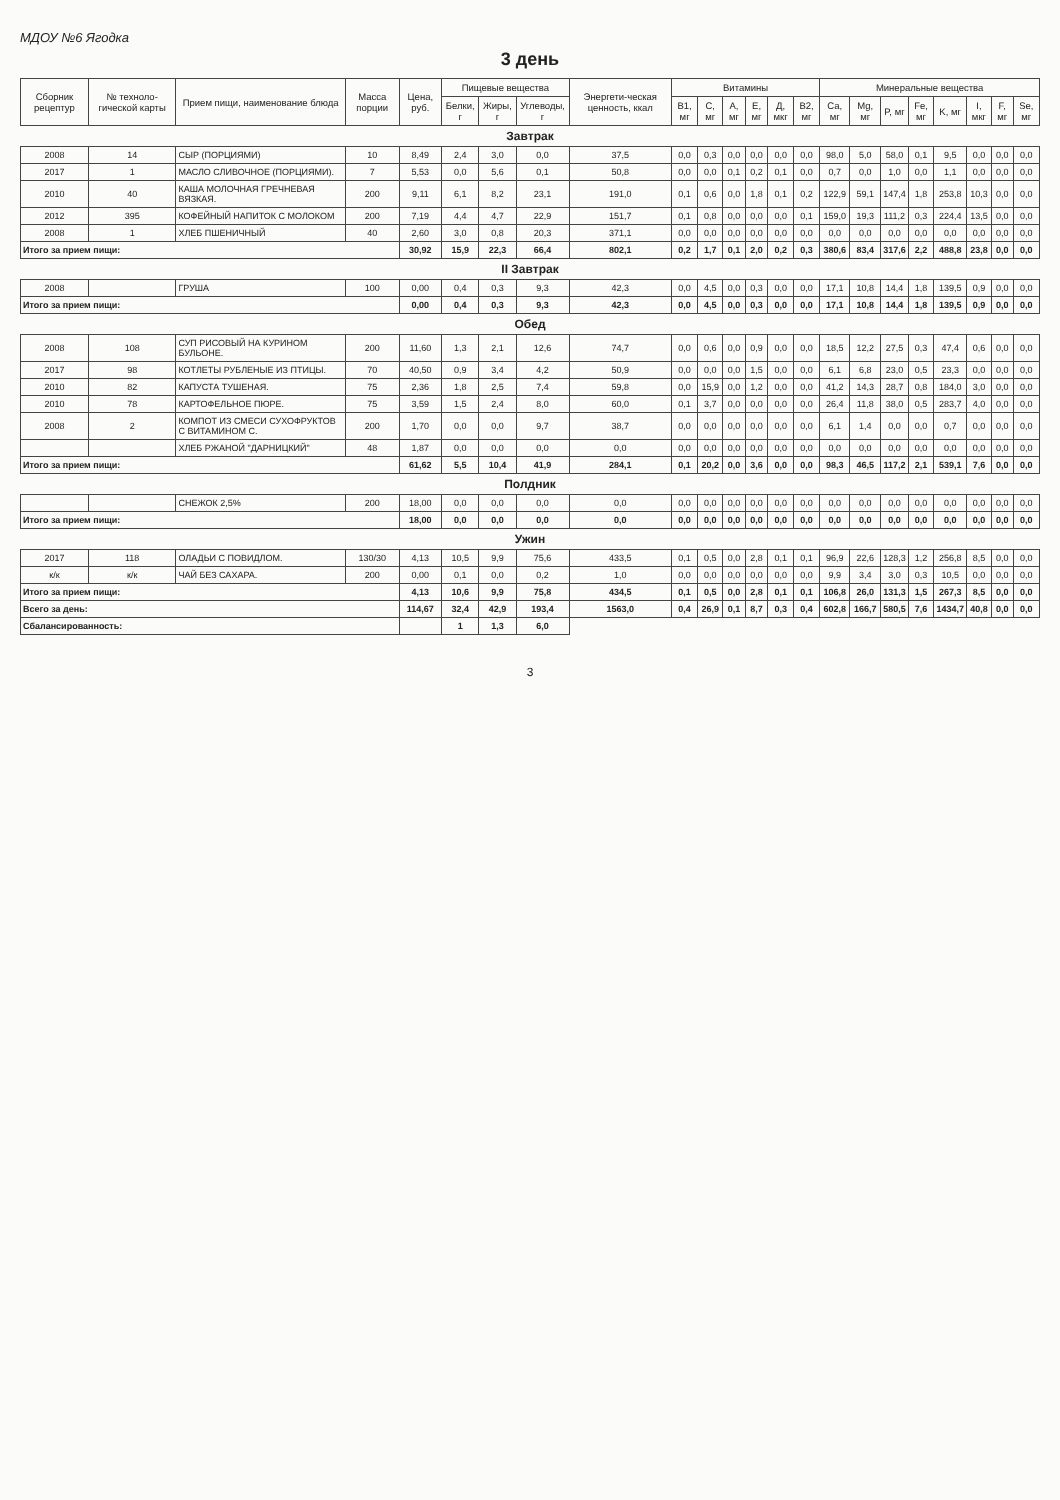МДОУ №6 Ягодка
3 день
| Сборник рецептур | № техноло-гической карты | Прием пищи, наименование блюда | Масса порции | Цена, руб. | Пищевые вещества | | | Энергети-ческая ценность, ккал | Витамины | | | | | | Минеральные вещества | | | | | | | |
| --- | --- | --- | --- | --- | --- | --- | --- | --- | --- | --- | --- | --- | --- | --- | --- | --- | --- | --- | --- | --- | --- | --- |
| | | | | | Белки, г | Жиры, г | Углеводы, г | | B1, мг | C, мг | A, мг | E, мг | Д, мкг | B2, мг | Ca, мг | Mg, мг | P, мг | Fe, мг | K, мг | I, мкг | F, мг | Se, мг |
| Завтрак | | | | | | | | | | | | | | | | | | | | | | |
| 2008 | 14 | СЫР (ПОРЦИЯМИ) | 10 | 8,49 | 2,4 | 3,0 | 0,0 | 37,5 | 0,0 | 0,3 | 0,0 | 0,0 | 0,0 | 0,0 | 98,0 | 5,0 | 58,0 | 0,1 | 9,5 | 0,0 | 0,0 | 0,0 |
| 2017 | 1 | МАСЛО СЛИВОЧНОЕ (ПОРЦИЯМИ). | 7 | 5,53 | 0,0 | 5,6 | 0,1 | 50,8 | 0,0 | 0,0 | 0,1 | 0,2 | 0,1 | 0,0 | 0,7 | 0,0 | 1,0 | 0,0 | 1,1 | 0,0 | 0,0 | 0,0 |
| 2010 | 40 | КАША МОЛОЧНАЯ ГРЕЧНЕВАЯ ВЯЗКАЯ. | 200 | 9,11 | 6,1 | 8,2 | 23,1 | 191,0 | 0,1 | 0,6 | 0,0 | 1,8 | 0,1 | 0,2 | 122,9 | 59,1 | 147,4 | 1,8 | 253,8 | 10,3 | 0,0 | 0,0 |
| 2012 | 395 | КОФЕЙНЫЙ НАПИТОК С МОЛОКОМ | 200 | 7,19 | 4,4 | 4,7 | 22,9 | 151,7 | 0,1 | 0,8 | 0,0 | 0,0 | 0,0 | 0,1 | 159,0 | 19,3 | 111,2 | 0,3 | 224,4 | 13,5 | 0,0 | 0,0 |
| 2008 | 1 | ХЛЕБ ПШЕНИЧНЫЙ | 40 | 2,60 | 3,0 | 0,8 | 20,3 | 371,1 | 0,0 | 0,0 | 0,0 | 0,0 | 0,0 | 0,0 | 0,0 | 0,0 | 0,0 | 0,0 | 0,0 | 0,0 | 0,0 | 0,0 |
| Итого за прием пищи: | | | | 30,92 | 15,9 | 22,3 | 66,4 | 802,1 | 0,2 | 1,7 | 0,1 | 2,0 | 0,2 | 0,3 | 380,6 | 83,4 | 317,6 | 2,2 | 488,8 | 23,8 | 0,0 | 0,0 |
| II Завтрак | | | | | | | | | | | | | | | | | | | | | | |
| 2008 | | ГРУША | 100 | 0,00 | 0,4 | 0,3 | 9,3 | 42,3 | 0,0 | 4,5 | 0,0 | 0,3 | 0,0 | 0,0 | 17,1 | 10,8 | 14,4 | 1,8 | 139,5 | 0,9 | 0,0 | 0,0 |
| Итого за прием пищи: | | | | 0,00 | 0,4 | 0,3 | 9,3 | 42,3 | 0,0 | 4,5 | 0,0 | 0,3 | 0,0 | 0,0 | 17,1 | 10,8 | 14,4 | 1,8 | 139,5 | 0,9 | 0,0 | 0,0 |
| Обед | | | | | | | | | | | | | | | | | | | | | | |
| 2008 | 108 | СУП РИСОВЫЙ НА КУРИНОМ БУЛЬОНЕ. | 200 | 11,60 | 1,3 | 2,1 | 12,6 | 74,7 | 0,0 | 0,6 | 0,0 | 0,9 | 0,0 | 0,0 | 18,5 | 12,2 | 27,5 | 0,3 | 47,4 | 0,6 | 0,0 | 0,0 |
| 2017 | 98 | КОТЛЕТЫ РУБЛЕНЫЕ ИЗ ПТИЦЫ. | 70 | 40,50 | 0,9 | 3,4 | 4,2 | 50,9 | 0,0 | 0,0 | 0,0 | 1,5 | 0,0 | 0,0 | 6,1 | 6,8 | 23,0 | 0,5 | 23,3 | 0,0 | 0,0 | 0,0 |
| 2010 | 82 | КАПУСТА ТУШЕНАЯ. | 75 | 2,36 | 1,8 | 2,5 | 7,4 | 59,8 | 0,0 | 15,9 | 0,0 | 1,2 | 0,0 | 0,0 | 41,2 | 14,3 | 28,7 | 0,8 | 184,0 | 3,0 | 0,0 | 0,0 |
| 2010 | 78 | КАРТОФЕЛЬНОЕ ПЮРЕ. | 75 | 3,59 | 1,5 | 2,4 | 8,0 | 60,0 | 0,1 | 3,7 | 0,0 | 0,0 | 0,0 | 0,0 | 26,4 | 11,8 | 38,0 | 0,5 | 283,7 | 4,0 | 0,0 | 0,0 |
| 2008 | 2 | КОМПОТ ИЗ СМЕСИ СУХОФРУКТОВ С ВИТАМИНОМ С. | 200 | 1,70 | 0,0 | 0,0 | 9,7 | 38,7 | 0,0 | 0,0 | 0,0 | 0,0 | 0,0 | 0,0 | 6,1 | 1,4 | 0,0 | 0,0 | 0,7 | 0,0 | 0,0 | 0,0 |
| | | ХЛЕБ РЖАНОЙ "ДАРНИЦКИЙ" | 48 | 1,87 | 0,0 | 0,0 | 0,0 | 0,0 | 0,0 | 0,0 | 0,0 | 0,0 | 0,0 | 0,0 | 0,0 | 0,0 | 0,0 | 0,0 | 0,0 | 0,0 | 0,0 | 0,0 |
| Итого за прием пищи: | | | | 61,62 | 5,5 | 10,4 | 41,9 | 284,1 | 0,1 | 20,2 | 0,0 | 3,6 | 0,0 | 0,0 | 98,3 | 46,5 | 117,2 | 2,1 | 539,1 | 7,6 | 0,0 | 0,0 |
| Полдник | | | | | | | | | | | | | | | | | | | | | | |
| | | СНЕЖОК 2,5% | 200 | 18,00 | 0,0 | 0,0 | 0,0 | 0,0 | 0,0 | 0,0 | 0,0 | 0,0 | 0,0 | 0,0 | 0,0 | 0,0 | 0,0 | 0,0 | 0,0 | 0,0 | 0,0 | 0,0 |
| Итого за прием пищи: | | | | 18,00 | 0,0 | 0,0 | 0,0 | 0,0 | 0,0 | 0,0 | 0,0 | 0,0 | 0,0 | 0,0 | 0,0 | 0,0 | 0,0 | 0,0 | 0,0 | 0,0 | 0,0 | 0,0 |
| Ужин | | | | | | | | | | | | | | | | | | | | | | |
| 2017 | 118 | ОЛАДЬИ С ПОВИДЛОМ. | 130/30 | 4,13 | 10,5 | 9,9 | 75,6 | 433,5 | 0,1 | 0,5 | 0,0 | 2,8 | 0,1 | 0,1 | 96,9 | 22,6 | 128,3 | 1,2 | 256,8 | 8,5 | 0,0 | 0,0 |
| к/к | к/к | ЧАЙ БЕЗ САХАРА. | 200 | 0,00 | 0,1 | 0,0 | 0,2 | 1,0 | 0,0 | 0,0 | 0,0 | 0,0 | 0,0 | 0,0 | 9,9 | 3,4 | 3,0 | 0,3 | 10,5 | 0,0 | 0,0 | 0,0 |
| Итого за прием пищи: | | | | 4,13 | 10,6 | 9,9 | 75,8 | 434,5 | 0,1 | 0,5 | 0,0 | 2,8 | 0,1 | 0,1 | 106,8 | 26,0 | 131,3 | 1,5 | 267,3 | 8,5 | 0,0 | 0,0 |
| Всего за день: | | | | 114,67 | 32,4 | 42,9 | 193,4 | 1563,0 | 0,4 | 26,9 | 0,1 | 8,7 | 0,3 | 0,4 | 602,8 | 166,7 | 580,5 | 7,6 | 1434,7 | 40,8 | 0,0 | 0,0 |
| Сбалансированность: | | | | | 1 | 1,3 | 6,0 | | | | | | | | | | | | | | | |
3